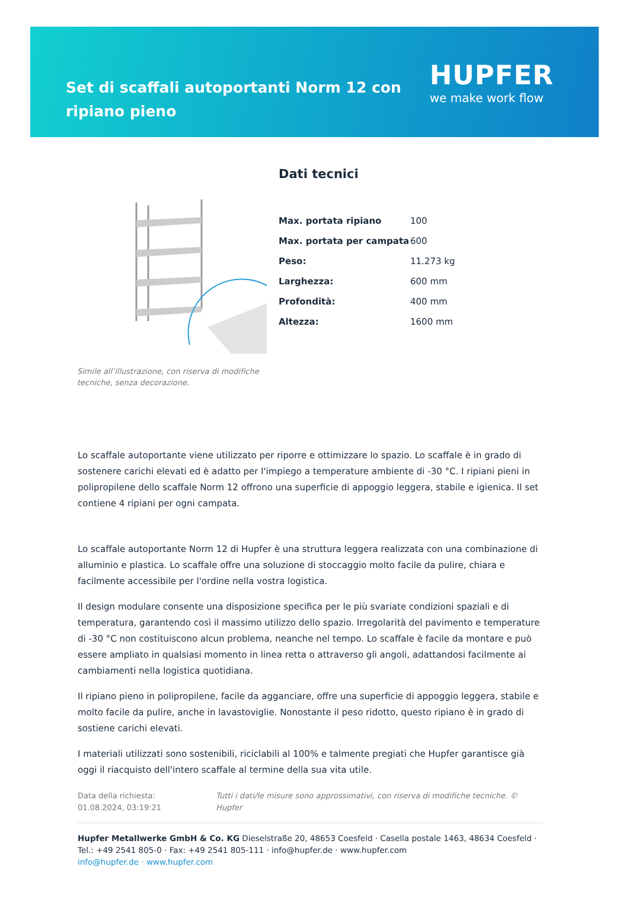Set di scaffali autoportanti Norm 12 con ripiano pieno
HUPFER
we make work flow
Simile all’illustrazione, con riserva di modifiche tecniche, senza decorazione.
Dati tecnici
| Max. portata ripiano | 100 |
| Max. portata per campata | 600 |
| Peso: | 11.273 kg |
| Larghezza: | 600 mm |
| Profondità: | 400 mm |
| Altezza: | 1600 mm |
Lo scaffale autoportante viene utilizzato per riporre e ottimizzare lo spazio. Lo scaffale è in grado di sostenere carichi elevati ed è adatto per l'impiego a temperature ambiente di -30 °C. I ripiani pieni in polipropilene dello scaffale Norm 12 offrono una superficie di appoggio leggera, stabile e igienica. Il set contiene 4 ripiani per ogni campata.
Lo scaffale autoportante Norm 12 di Hupfer è una struttura leggera realizzata con una combinazione di alluminio e plastica. Lo scaffale offre una soluzione di stoccaggio molto facile da pulire, chiara e facilmente accessibile per l'ordine nella vostra logistica.
Il design modulare consente una disposizione specifica per le più svariate condizioni spaziali e di temperatura, garantendo così il massimo utilizzo dello spazio. Irregolarità del pavimento e temperature di -30 °C non costituiscono alcun problema, neanche nel tempo. Lo scaffale è facile da montare e può essere ampliato in qualsiasi momento in linea retta o attraverso gli angoli, adattandosi facilmente ai cambiamenti nella logistica quotidiana.
Il ripiano pieno in polipropilene, facile da agganciare, offre una superficie di appoggio leggera, stabile e molto facile da pulire, anche in lavastoviglie. Nonostante il peso ridotto, questo ripiano è in grado di sostiene carichi elevati.
I materiali utilizzati sono sostenibili, riciclabili al 100% e talmente pregiati che Hupfer garantisce già oggi il riacquisto dell'intero scaffale al termine della sua vita utile.
Data della richiesta: 01.08.2024, 03:19:21
Tutti i dati/le misure sono approssimativi, con riserva di modifiche tecniche. © Hupfer
Hupfer Metallwerke GmbH & Co. KG Dieselstraße 20, 48653 Coesfeld · Casella postale 1463, 48634 Coesfeld · Tel.: +49 2541 805-0 · Fax: +49 2541 805-111 · info@hupfer.de · www.hupfer.com
info@hupfer.de · www.hupfer.com